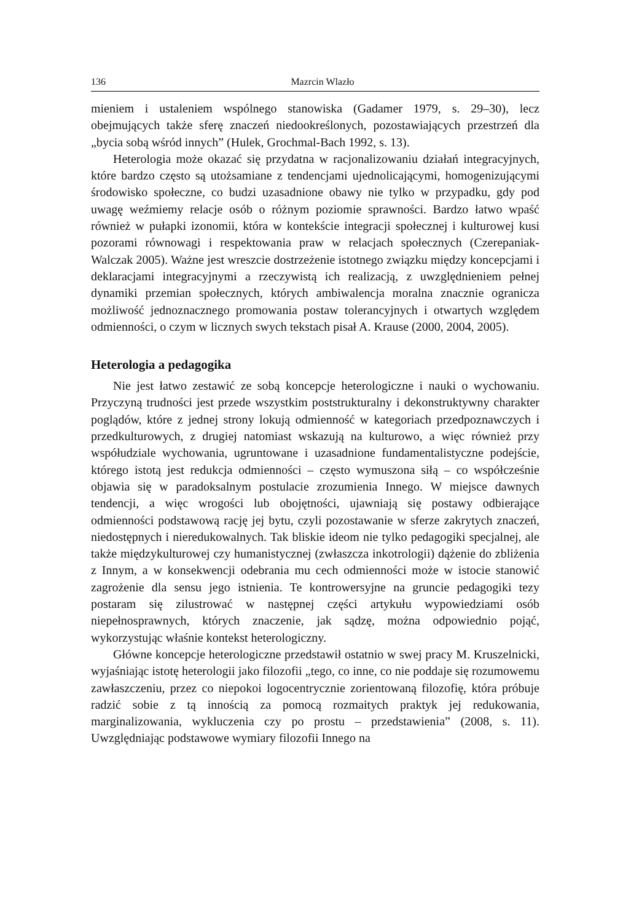136 Mazrcin Wlazło
mieniem i ustaleniem wspólnego stanowiska (Gadamer 1979, s. 29–30), lecz obejmujących także sferę znaczeń niedookreślonych, pozostawiających przestrzeń dla „bycia sobą wśród innych” (Hulek, Grochmal-Bach 1992, s. 13).
Heterologia może okazać się przydatna w racjonalizowaniu działań integracyjnych, które bardzo często są utożsamiane z tendencjami ujednolicającymi, homogenizującymi środowisko społeczne, co budzi uzasadnione obawy nie tylko w przypadku, gdy pod uwagę weźmiemy relacje osób o różnym poziomie sprawności. Bardzo łatwo wpaść również w pułapki izonomii, która w kontekście integracji społecznej i kulturowej kusi pozorami równowagi i respektowania praw w relacjach społecznych (Czerepaniak-Walczak 2005). Ważne jest wreszcie dostrzeżenie istotnego związku między koncepcjami i deklaracjami integracyjnymi a rzeczywistą ich realizacją, z uwzględnieniem pełnej dynamiki przemian społecznych, których ambiwalencja moralna znacznie ogranicza możliwość jednoznacznego promowania postaw tolerancyjnych i otwartych względem odmienności, o czym w licznych swych tekstach pisał A. Krause (2000, 2004, 2005).
Heterologia a pedagogika
Nie jest łatwo zestawić ze sobą koncepcje heterologiczne i nauki o wychowaniu. Przyczyną trudności jest przede wszystkim poststrukturalny i dekonstruktywny charakter poglądów, które z jednej strony lokują odmienność w kategoriach przedpoznawczych i przedkulturowych, z drugiej natomiast wskazują na kulturowo, a więc również przy współudziale wychowania, ugruntowane i uzasadnione fundamentalistyczne podejście, którego istotą jest redukcja odmienności – często wymuszona siłą – co współcześnie objawia się w paradoksalnym postulacie zrozumienia Innego. W miejsce dawnych tendencji, a więc wrogości lub obojętności, ujawniają się postawy odbierające odmienności podstawową rację jej bytu, czyli pozostawanie w sferze zakrytych znaczeń, niedostępnych i nieredukowalnych. Tak bliskie ideom nie tylko pedagogiki specjalnej, ale także międzykulturowej czy humanistycznej (zwłaszcza inkotrologii) dążenie do zbliżenia z Innym, a w konsekwencji odebrania mu cech odmienności może w istocie stanowić zagrożenie dla sensu jego istnienia. Te kontrowersyjne na gruncie pedagogiki tezy postaram się zilustrować w następnej części artykułu wypowiedziami osób niepełnosprawnych, których znaczenie, jak sądzę, można odpowiednio pojąć, wykorzystując właśnie kontekst heterologiczny.
Główne koncepcje heterologiczne przedstawił ostatnio w swej pracy M. Kruszelnicki, wyjaśniając istotę heterologii jako filozofii „tego, co inne, co nie poddaje się rozumowemu zawłaszczeniu, przez co niepokoi logocentrycznie zorientowaną filozofię, która próbuje radzić sobie z tą innością za pomocą rozmaitych praktyk jej redukowania, marginalizowania, wykluczenia czy po prostu – przedstawienia” (2008, s. 11). Uwzględniając podstawowe wymiary filozofii Innego na